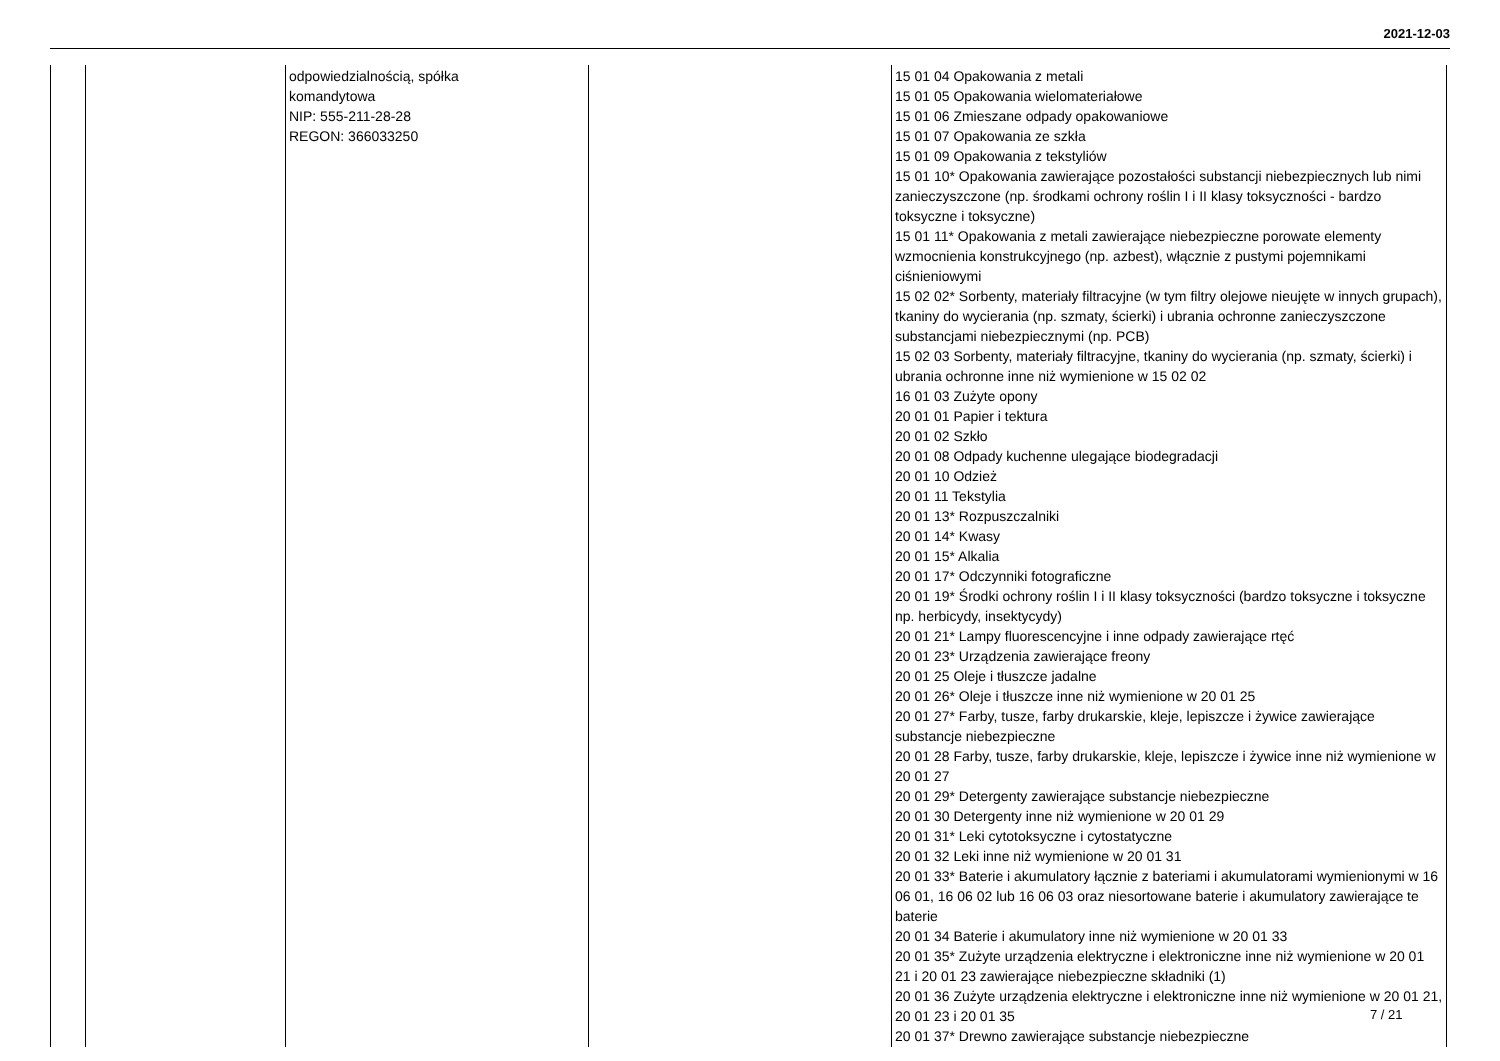2021-12-03
| | | odpowiedzialnością, spółka komandytowa NIP: 555-211-28-28 REGON: 366033250 | | 15 01 04 Opakowania z metali 15 01 05 Opakowania wielomateriałowe 15 01 06 Zmieszane odpady opakowaniowe 15 01 07 Opakowania ze szkła 15 01 09 Opakowania z tekstyliów 15 01 10* Opakowania zawierające pozostałości substancji niebezpiecznych lub nimi zanieczyszczone (np. środkami ochrony roślin I i II klasy toksyczności - bardzo toksyczne i toksyczne) 15 01 11* Opakowania z metali zawierające niebezpieczne porowate elementy wzmocnienia konstrukcyjnego (np. azbest), włącznie z pustymi pojemnikami ciśnieniowymi 15 02 02* Sorbenty, materiały filtracyjne (w tym filtry olejowe nieujęte w innych grupach), tkaniny do wycierania (np. szmaty, ścierki) i ubrania ochronne zanieczyszczone substancjami niebezpiecznymi (np. PCB) 15 02 03 Sorbenty, materiały filtracyjne, tkaniny do wycierania (np. szmaty, ścierki) i ubrania ochronne inne niż wymienione w 15 02 02 16 01 03 Zużyte opony 20 01 01 Papier i tektura 20 01 02 Szkło 20 01 08 Odpady kuchenne ulegające biodegradacji 20 01 10 Odzież 20 01 11 Tekstylia 20 01 13* Rozpuszczalniki 20 01 14* Kwasy 20 01 15* Alkalia 20 01 17* Odczynniki fotograficzne 20 01 19* Środki ochrony roślin I i II klasy toksyczności (bardzo toksyczne i toksyczne np. herbicydy, insektycydy) 20 01 21* Lampy fluorescencyjne i inne odpady zawierające rtęć 20 01 23* Urządzenia zawierające freony 20 01 25 Oleje i tłuszcze jadalne 20 01 26* Oleje i tłuszcze inne niż wymienione w 20 01 25 20 01 27* Farby, tusze, farby drukarskie, kleje, lepiszcze i żywice zawierające substancje niebezpieczne 20 01 28 Farby, tusze, farby drukarskie, kleje, lepiszcze i żywice inne niż wymienione w 20 01 27 20 01 29* Detergenty zawierające substancje niebezpieczne 20 01 30 Detergenty inne niż wymienione w 20 01 29 20 01 31* Leki cytotoksyczne i cytostatyczne 20 01 32 Leki inne niż wymienione w 20 01 31 20 01 33* Baterie i akumulatory łącznie z bateriami i akumulatorami wymienionymi w 16 06 01, 16 06 02 lub 16 06 03 oraz niesortowane baterie i akumulatory zawierające te baterie 20 01 34 Baterie i akumulatory inne niż wymienione w 20 01 33 20 01 35* Zużyte urządzenia elektryczne i elektroniczne inne niż wymienione w 20 01 21 i 20 01 23 zawierające niebezpieczne składniki (1) 20 01 36 Zużyte urządzenia elektryczne i elektroniczne inne niż wymienione w 20 01 21, 20 01 23 i 20 01 35 20 01 37* Drewno zawierające substancje niebezpieczne |
7 / 21